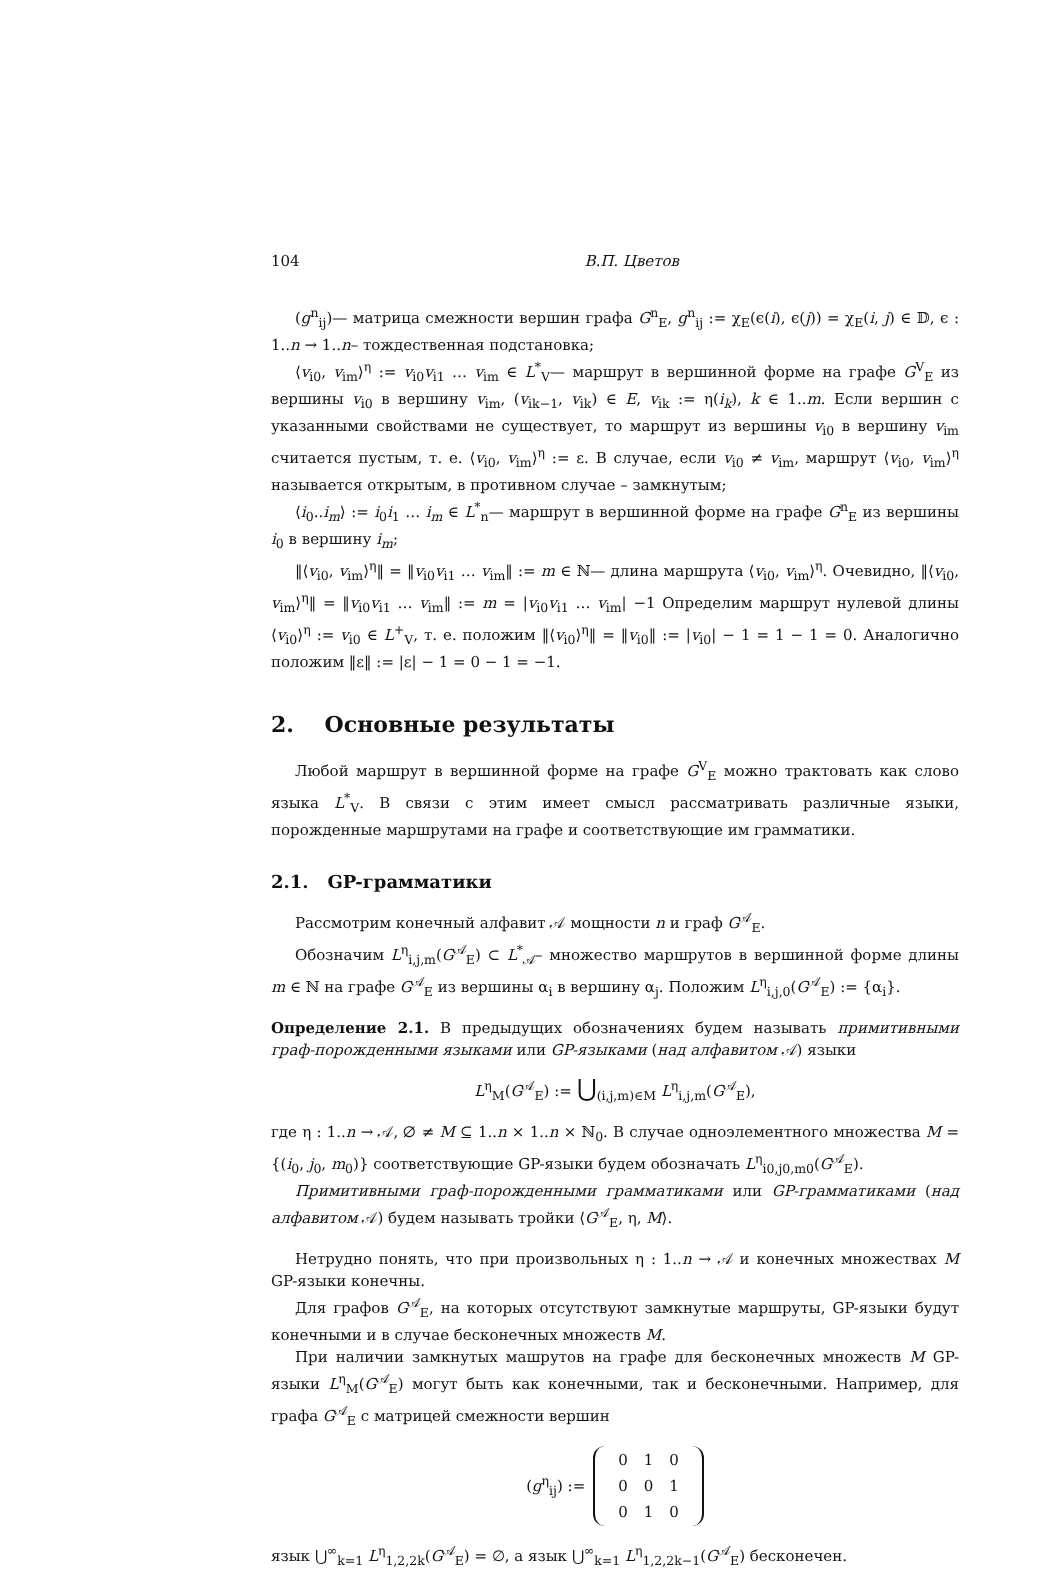104 В.П. Цветов
(g<sup>n</sup><sub>ij</sub>)— матрица смежности вершин графа G<sup>n</sup><sub>E</sub>, g<sup>n</sup><sub>ij</sub> := χ<sub>E</sub>(ϵ(i), ϵ(j)) = χ<sub>E</sub>(i, j) ∈ 𝔻, ϵ : 1..n → 1..n– тождественная подстановка;
⟨v<sub>i0</sub>, v<sub>im</sub>⟩<sup>η</sup> := v<sub>i0</sub>v<sub>i1</sub> … v<sub>im</sub> ∈ L<sup>*</sup><sub>V</sub>— маршрут в вершинной форме на графе G<sup>V</sup><sub>E</sub> из вершины v<sub>i0</sub> в вершину v<sub>im</sub>, (v<sub>ik−1</sub>, v<sub>ik</sub>) ∈ E, v<sub>ik</sub> := η(i<sub>k</sub>), k ∈ 1..m. Если вершин с указанными свойствами не существует, то маршрут из вершины v<sub>i0</sub> в вершину v<sub>im</sub> считается пустым, т. е. ⟨v<sub>i0</sub>, v<sub>im</sub>⟩<sup>η</sup> := ε. В случае, если v<sub>i0</sub> ≠ v<sub>im</sub>, маршрут ⟨v<sub>i0</sub>, v<sub>im</sub>⟩<sup>η</sup> называется открытым, в противном случае – замкнутым;
⟨i<sub>0</sub>..i<sub>m</sub>⟩ := i<sub>0</sub>i<sub>1</sub> … i<sub>m</sub> ∈ L<sup>*</sup><sub>n</sub>— маршрут в вершинной форме на графе G<sup>n</sup><sub>E</sub> из вершины i<sub>0</sub> в вершину i<sub>m</sub>;
‖⟨v<sub>i0</sub>, v<sub>im</sub>⟩<sup>η</sup>‖ = ‖v<sub>i0</sub>v<sub>i1</sub> … v<sub>im</sub>‖ := m ∈ ℕ— длина маршрута ⟨v<sub>i0</sub>, v<sub>im</sub>⟩<sup>η</sup>. Очевидно, ‖⟨v<sub>i0</sub>, v<sub>im</sub>⟩<sup>η</sup>‖ = ‖v<sub>i0</sub>v<sub>i1</sub> … v<sub>im</sub>‖ := m = |v<sub>i0</sub>v<sub>i1</sub> … v<sub>im</sub>| −1 Определим маршрут нулевой длины ⟨v<sub>i0</sub>⟩<sup>η</sup> := v<sub>i0</sub> ∈ L<sup>+</sup><sub>V</sub>, т. е. положим ‖⟨v<sub>i0</sub>⟩<sup>η</sup>‖ = ‖v<sub>i0</sub>‖ := |v<sub>i0</sub>| − 1 = 1 − 1 = 0. Аналогично положим ‖ε‖ := |ε| − 1 = 0 − 1 = −1.
2. Основные результаты
Любой маршрут в вершинной форме на графе G<sup>V</sup><sub>E</sub> можно трактовать как слово языка L<sup>*</sup><sub>V</sub>. В связи с этим имеет смысл рассматривать различные языки, порожденные маршрутами на графе и соответствующие им грамматики.
2.1. GP-грамматики
Рассмотрим конечный алфавит 𝒜 мощности n и граф G<sup>𝒜</sup><sub>E</sub>.
Обозначим L<sup>η</sup><sub>i,j,m</sub>(G<sup>𝒜</sup><sub>E</sub>) ⊂ L<sup>*</sup><sub>𝒜</sub>– множество маршрутов в вершинной форме длины m ∈ ℕ на графе G<sup>𝒜</sup><sub>E</sub> из вершины α<sub>i</sub> в вершину α<sub>j</sub>. Положим L<sup>η</sup><sub>i,j,0</sub>(G<sup>𝒜</sup><sub>E</sub>) := {α<sub>i</sub>}.
Определение 2.1. В предыдущих обозначениях будем называть примитивными граф-порожденными языками или GP-языками (над алфавитом 𝒜) языки
L<sup>η</sup><sub>M</sub>(G<sup>𝒜</sup><sub>E</sub>) := ⋃<sub>(i,j,m)∈M</sub> L<sup>η</sup><sub>i,j,m</sub>(G<sup>𝒜</sup><sub>E</sub>),
где η : 1..n → 𝒜, ∅ ≠ M ⊆ 1..n × 1..n × ℕ<sub>0</sub>. В случае одноэлементного множества M = {(i<sub>0</sub>, j<sub>0</sub>, m<sub>0</sub>)} соответствующие GP-языки будем обозначать L<sup>η</sup><sub>i0,j0,m0</sub>(G<sup>𝒜</sup><sub>E</sub>).
Примитивными граф-порожденными грамматиками или GP-грамматиками (над алфавитом 𝒜) будем называть тройки ⟨G<sup>𝒜</sup><sub>E</sub>, η, M⟩.
Нетрудно понять, что при произвольных η : 1..n → 𝒜 и конечных множествах M GP-языки конечны.
Для графов G<sup>𝒜</sup><sub>E</sub>, на которых отсутствуют замкнутые маршруты, GP-языки будут конечными и в случае бесконечных множеств M.
При наличии замкнутых машрутов на графе для бесконечных множеств M GP-языки L<sup>η</sup><sub>M</sub>(G<sup>𝒜</sup><sub>E</sub>) могут быть как конечными, так и бесконечными. Например, для графа G<sup>𝒜</sup><sub>E</sub> с матрицей смежности вершин
(g<sup>η</sup><sub>ij</sub>) :=
| 0 | 1 | 0 |
| 0 | 0 | 1 |
| 0 | 1 | 0 |
язык ⋃<sup>∞</sup><sub>k=1</sub> L<sup>η</sup><sub>1,2,2k</sub>(G<sup>𝒜</sup><sub>E</sub>) = ∅, а язык ⋃<sup>∞</sup><sub>k=1</sub> L<sup>η</sup><sub>1,2,2k−1</sub>(G<sup>𝒜</sup><sub>E</sub>) бесконечен.